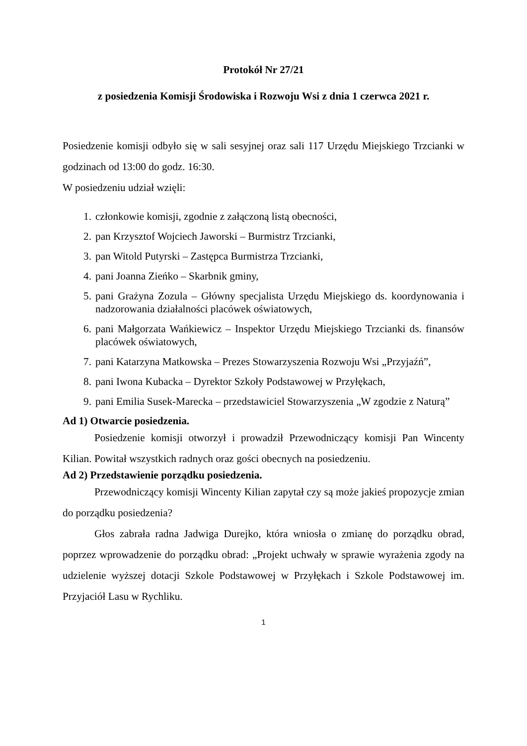Protokół Nr 27/21
z posiedzenia Komisji Środowiska i Rozwoju Wsi z dnia 1 czerwca 2021 r.
Posiedzenie komisji odbyło się w sali sesyjnej oraz sali 117 Urzędu Miejskiego Trzcianki w godzinach od 13:00 do godz. 16:30.
W posiedzeniu udział wzięli:
1. członkowie komisji, zgodnie z załączoną listą obecności,
2. pan Krzysztof Wojciech Jaworski – Burmistrz Trzcianki,
3. pan Witold Putyrski – Zastępca Burmistrza Trzcianki,
4. pani Joanna Zieńko – Skarbnik gminy,
5. pani Grażyna Zozula – Główny specjalista Urzędu Miejskiego ds. koordynowania i nadzorowania działalności placówek oświatowych,
6. pani Małgorzata Wańkiewicz – Inspektor Urzędu Miejskiego Trzcianki ds. finansów placówek oświatowych,
7. pani Katarzyna Matkowska – Prezes Stowarzyszenia Rozwoju Wsi „Przyjaźń”,
8. pani Iwona Kubacka – Dyrektor Szkoły Podstawowej w Przyłękach,
9. pani Emilia Susek-Marecka – przedstawiciel Stowarzyszenia „W zgodzie z Naturą”
Ad 1) Otwarcie posiedzenia.
Posiedzenie komisji otworzył i prowadził Przewodniczący komisji Pan Wincenty Kilian. Powitał wszystkich radnych oraz gości obecnych na posiedzeniu.
Ad 2) Przedstawienie porządku posiedzenia.
Przewodniczący komisji Wincenty Kilian zapytał czy są może jakieś propozycje zmian do porządku posiedzenia?
Głos zabrała radna Jadwiga Durejko, która wniosła o zmianę do porządku obrad, poprzez wprowadzenie do porządku obrad: „Projekt uchwały w sprawie wyrażenia zgody na udzielenie wyższej dotacji Szkole Podstawowej w Przyłękach i Szkole Podstawowej im. Przyjaciół Lasu w Rychliku.
1